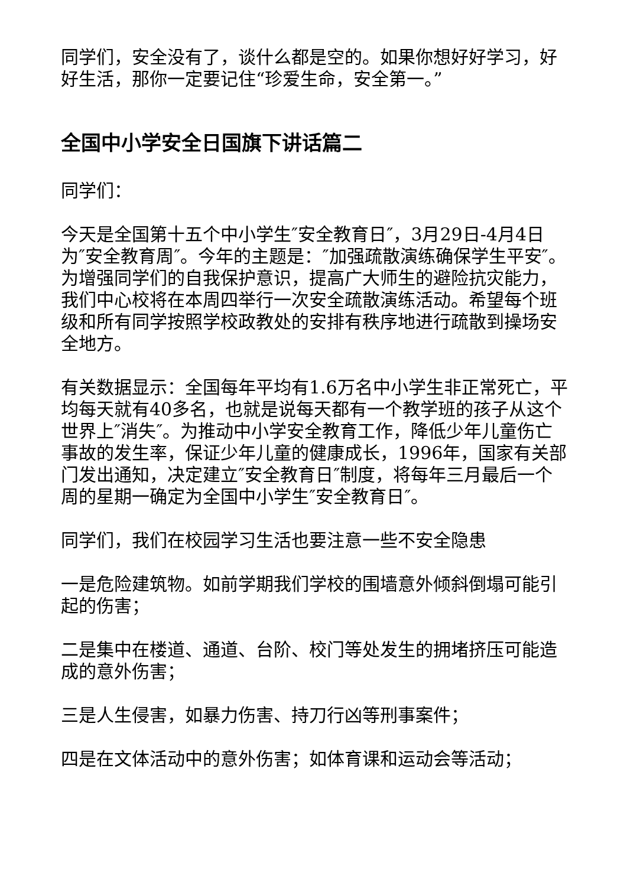同学们，安全没有了，谈什么都是空的。如果你想好好学习，好好生活，那你一定要记住“珍爱生命，安全第一。”
全国中小学安全日国旗下讲话篇二
同学们：
今天是全国第十五个中小学生″安全教育日″，3月29日-4月4日为″安全教育周″。今年的主题是：″加强疏散演练确保学生平安″。为增强同学们的自我保护意识，提高广大师生的避险抗灾能力，我们中心校将在本周四举行一次安全疏散演练活动。希望每个班级和所有同学按照学校政教处的安排有秩序地进行疏散到操场安全地方。
有关数据显示：全国每年平均有1.6万名中小学生非正常死亡，平均每天就有40多名，也就是说每天都有一个教学班的孩子从这个世界上″消失″。为推动中小学安全教育工作，降低少年儿童伤亡事故的发生率，保证少年儿童的健康成长，1996年，国家有关部门发出通知，决定建立″安全教育日″制度，将每年三月最后一个周的星期一确定为全国中小学生″安全教育日″。
同学们，我们在校园学习生活也要注意一些不安全隐患
一是危险建筑物。如前学期我们学校的围墙意外倾斜倒塌可能引起的伤害；
二是集中在楼道、通道、台阶、校门等处发生的拥堵挤压可能造成的意外伤害；
三是人生侵害，如暴力伤害、持刀行凶等刑事案件；
四是在文体活动中的意外伤害；如体育课和运动会等活动；